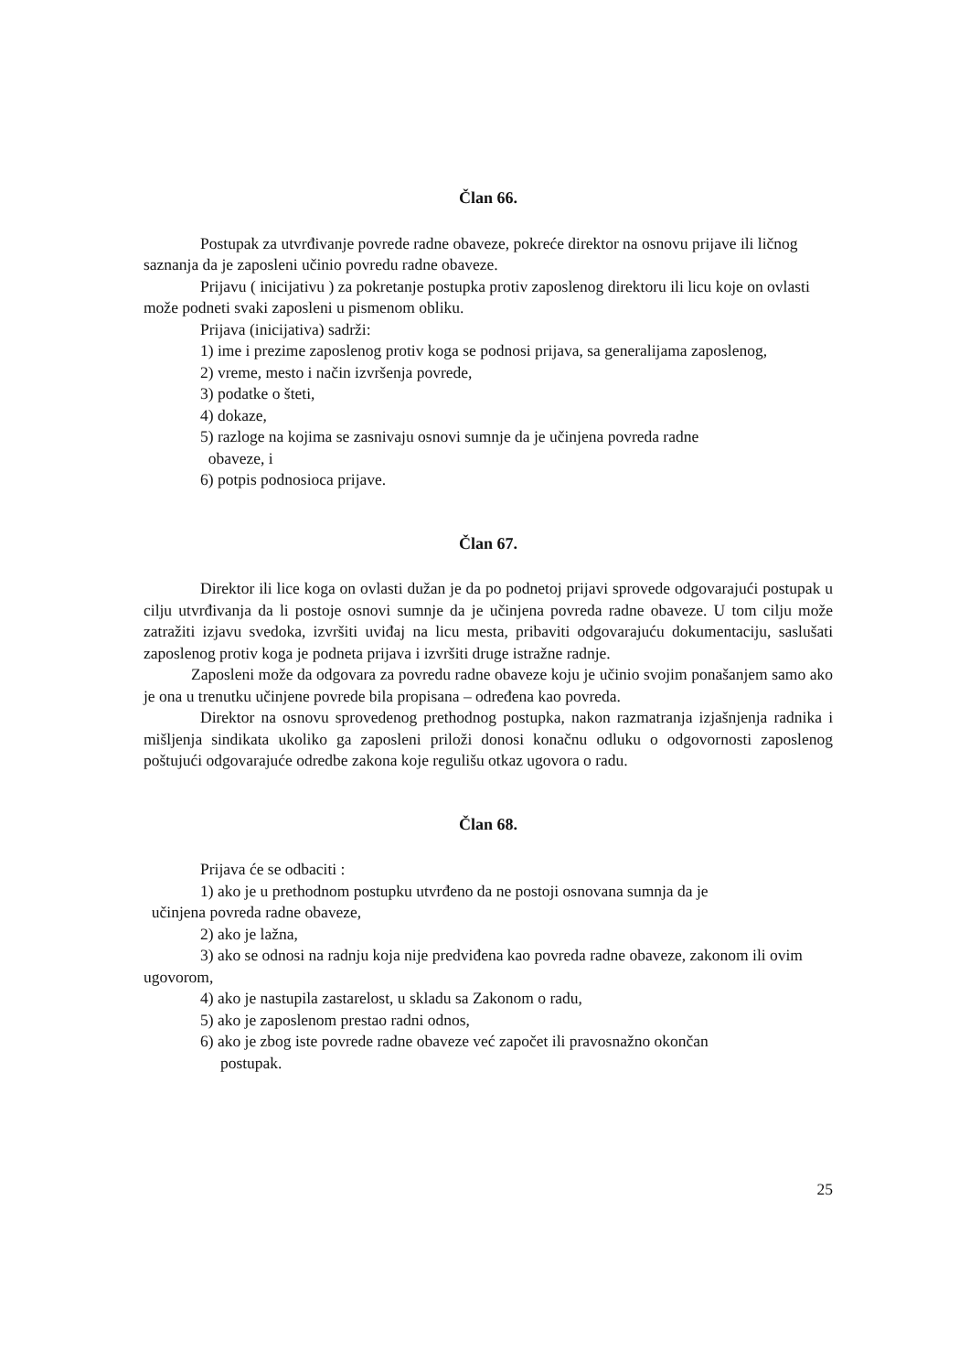Član 66.
Postupak za utvrđivanje povrede radne obaveze, pokreće direktor na osnovu prijave ili ličnog saznanja da je zaposleni učinio povredu radne obaveze.
Prijavu ( inicijativu ) za pokretanje postupka protiv zaposlenog direktoru ili licu koje on ovlasti može podneti svaki zaposleni u pismenom obliku.
Prijava (inicijativa) sadrži:
1) ime i prezime zaposlenog protiv koga se podnosi prijava, sa generalijama zaposlenog,
2) vreme, mesto i način izvršenja povrede,
3) podatke o šteti,
4) dokaze,
5) razloge na kojima se zasnivaju osnovi sumnje da je učinjena povreda radne
obaveze, i
6) potpis podnosioca prijave.
Član 67.
Direktor ili lice koga on ovlasti dužan je da po podnetoj prijavi sprovede odgovarajući postupak u cilju utvrđivanja da li postoje osnovi sumnje da je učinjena povreda radne obaveze. U tom cilju može zatražiti izjavu svedoka, izvršiti uviđaj na licu mesta, pribaviti odgovarajuću dokumentaciju, saslušati zaposlenog protiv koga je podneta prijava i izvršiti druge istražne radnje.
Zaposleni može da odgovara za povredu radne obaveze koju je učinio svojim ponašanjem samo ako je ona u trenutku učinjene povrede bila propisana – određena kao povreda.
Direktor na osnovu sprovedenog prethodnog postupka, nakon razmatranja izjašnjenja radnika i mišljenja sindikata ukoliko ga zaposleni priloži donosi konačnu odluku o odgovornosti zaposlenog poštujući odgovarajuće odredbe zakona koje regulišu otkaz ugovora o radu.
Član 68.
Prijava će se odbaciti :
1) ako je u prethodnom postupku utvrđeno da ne postoji osnovana sumnja da je
učinjena povreda radne obaveze,
2) ako je lažna,
3) ako se odnosi na radnju koja nije predviđena kao povreda radne obaveze, zakonom ili ovim ugovorom,
4) ako je nastupila zastarelost, u skladu sa Zakonom o radu,
5) ako je zaposlenom prestao radni odnos,
6) ako je zbog iste povrede radne obaveze već započet ili pravosnažno okončan
postupak.
25